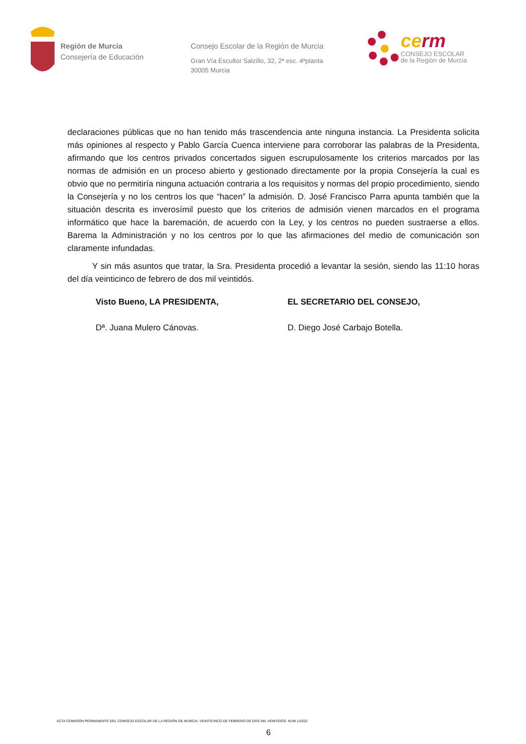Región de Murcia
Consejería de Educación
Consejo Escolar de la Región de Murcia
Gran Vía Escultor Salzillo, 32, 2ª esc. 4ªplanta
30005 Murcia
cerm
CONSEJO ESCOLAR
de la Región de Murcia
declaraciones públicas que no han tenido más trascendencia ante ninguna instancia. La Presidenta solicita más opiniones al respecto y Pablo García Cuenca interviene para corroborar las palabras de la Presidenta, afirmando que los centros privados concertados siguen escrupulosamente los criterios marcados por las normas de admisión en un proceso abierto y gestionado directamente por la propia Consejería la cual es obvio que no permitiría ninguna actuación contraria a los requisitos y normas del propio procedimiento, siendo la Consejería y no los centros los que “hacen” la admisión. D. José Francisco Parra apunta también que la situación descrita es inverosímil puesto que los criterios de admisión vienen marcados en el programa informático que hace la baremación, de acuerdo con la Ley, y los centros no pueden sustraerse a ellos. Barema la Administración y no los centros por lo que las afirmaciones del medio de comunicación son claramente infundadas.
Y sin más asuntos que tratar, la Sra. Presidenta procedió a levantar la sesión, siendo las 11:10 horas del día veinticinco de febrero de dos mil veintidós.
Visto Bueno, LA PRESIDENTA,
Dª. Juana Mulero Cánovas.
EL SECRETARIO DEL CONSEJO,
D. Diego José Carbajo Botella.
ACTA COMISIÓN PERMANENTE DEL CONSEJO ESCOLAR DE LA REGIÓN DE MURCIA. VEINTICINCO DE FEBRERO DE DOS MIL VEINTIDÓS. NUM 1/2022
6